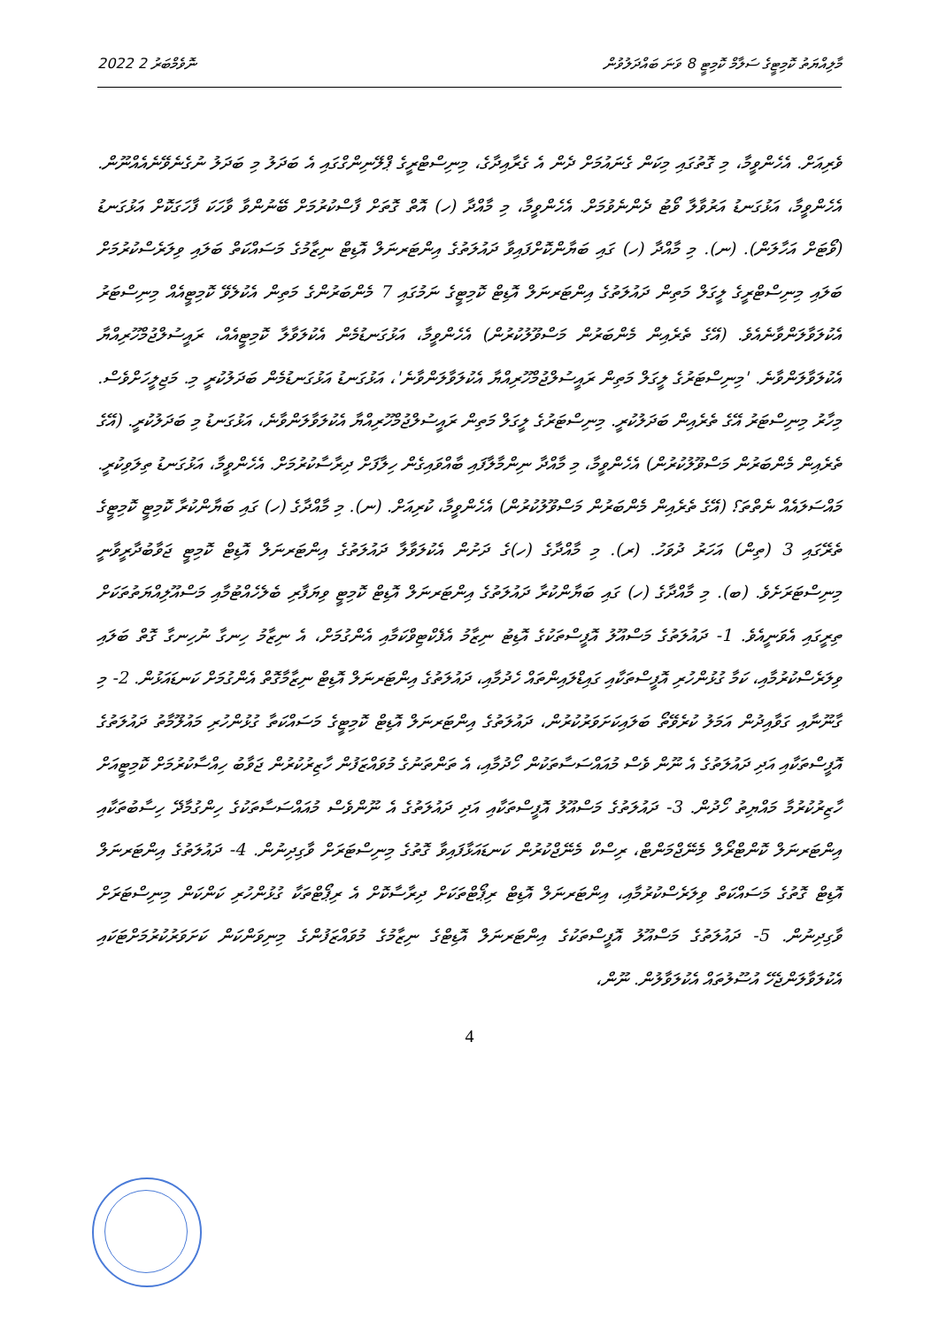2022 ނޮވެމްބަރު 2 މާލިއްޔަތު ކޮމިޓީގެ ސަލާމް ކޮމިޓީ 8 ވަނަ ބައްދަލުވުން
ވެރިއަށް. އެހެންވީމާ، މި ގޮތުގައި މިކަން ގެނައުމަށް ދެން އެ ގެރާއިދާގެ، މިނިސްޓްރީގެ ޕްލޭނިންގްގައި އެ ބަދަލު މި ބަދަލު ނުގެނެވޭނެއެއްނޫން. އެހެންވީމާ، އަޅުގަނޑު އަރުވާލާ ވޯޓު ދެންނެވުމަށް. އެހެންވީމާ، މި މާއްދާ (ހ) އޮތް ގޮތަށް ފާސްކުރުމަށް ބޭނުންވާ ވާހަކަ ފާހަގަކޮށް އަޅުގަނޑު (ވޯޓަށް އަހާލަން). (ނ). މި މާއްދާ (ހ) ގައި ބަޔާންކޮށްފައިވާ ދައުލަތުގެ އިންޓަރނަލް އޮޑިޓް ނިޒާމުގެ މަސައްކަތް ބަލައި ވިލަރެސްކުރުމަށް ބަލައި މިނިސްޓްރީގެ ލީގަލް މަތިން ދައުލަތުގެ އިންޓަރނަލް އޮޑިޓް ކޮމިޓީގެ ނަމުގައި 7 މެންބަރުންގެ މަތިން އެކުލެވޭ ކޮމިޓީއެއް މިނިސްޓަރު އެކުލަވާލަންވާނެއެވެ. (އޭގެ ތެރެއިން މެންބަރުން މަސްވޫލުކުރުން) އެހެންވީމާ، އަޅުގަނޑުމެން އެކުލަވާލާ ކޮމިޓީއެއް، ރައީސުލްޖުމްހޫރިއްޔާ އެކުލަވާލަންވާނެ. 'މިނިސްޓަރުގެ ލީގަލް މަތިން ރައީސުލްޖުމްހޫރިއްޔާ އެކުލަވާލަންވާނެ'، އަޅުގަނޑު އަޅުގަނޑުމެން ބަދަލުކުރީ މި. މަޖިލީހަށްވެސް. މިހާރު މިނިސްޓަރު އޭގެ ތެރެއިން ބަދަލުކުރީ. މިނިސްޓަރުގެ ލީގަލް މަތިން ރައީސުލްޖުމްހޫރިއްޔާ އެކުލަވާލަންވާނެ، އަޅުގަނޑު މި ބަދަލުކުރީ. (އޭގެ ތެރެއިން މެންބަރުން މަސްވޫލުކުރުން) އެހެންވީމާ، މި މާއްދާ ނިންމާލާފައި ބާއްވައިގެން ހިލާފަށް ދިރާސާކުރުމަށް. އެހެންވީމާ، އަޅުގަނޑު ތިލަވިކުރީ. މައްސަލައެއް ނެތްތަ؟ (އޭގެ ތެރެއިން މެންބަރުން މަސްވޫލުކުރުން) އެހެންވީމާ، ކުރިއަށް. (ނ). މި މާއްދާގެ (ހ) ގައި ބަޔާންކުރާ ކޮމިޓީ ކޮމިޓީގެ ތެރޭގައި 3 (ތިން) އަހަރު ދުވަހު. (ރ). މި މާއްދާގެ (ހ)ގެ ދަށުން އެކުލަވާލާ ދައުލަތުގެ އިންޓަރނަލް އޮޑިޓް ކޮމިޓީ ޖަވާބުދާރީވާނީ މިނިސްޓަރަށެވެ. (ބ). މި މާއްދާގެ (ހ) ގައި ބަޔާންކުރާ ދައުލަތުގެ އިންޓަރނަލް އޮޑިޓް ކޮމިޓީ ވިޔަފާރި ބެލެހެއްޓުމާއި މަސްއޫލިއްޔަތުތަކަށް ތިރީގައި އެވަނީއެވެ. 1- ދައުލަތުގެ މަސްއޫލު އޮފީސްތަކުގެ އޮޑިޓު ނިޒާމު އެފެކްޓިވްކަމާއި އެންގުމަށް، އެ ނިޒާމު ހިނގާ ނުހިނގާ ގޮތް ބަލައި ވިލަރެސްކުރުމާއި، ކަމާ ގުޅުންހުރި އޮފީސްތަކާއި ގައިޑްލައިންތައް ހެދުމާއި، ދައުލަތުގެ އިންޓަރނަލް އޮޑިޓް ނިޒާމާގޮތް އެންގުމަށް ކަނޑައަޅުން. 2- މި ގާނޫނާއި ގަވާއިދުން އަމަލު ކުރެވޭތޯ ބަލައިކަށަވަރުކުރުން، ދައުލަތުގެ އިންޓަރނަލް އޮޑިޓް ކޮމިޓީގެ މަސައްކަތާ ގުޅުންހުރި މައުލޫމާތު ދައުލަތުގެ އޮފީސްތަކާއި އަދި ދައުލަތުގެ އެ ނޫން ވެސް މުއައްސަސާތަކުން ހޯދުމާއި، އެ ތަންތަނުގެ މުވައްޒަފުން ހާޒިރުކުރުން ޖަވާބު ހިއްސާކުރުމަށް ކޮމިޓީއަށް ހާޒިރުކުރުމާ މައްޔިތު ހޯދުން. 3- ދައުލަތުގެ މަސްއޫލު އޮފީސްތަކާއި އަދި ދައުލަތުގެ އެ ނޫންވެސް މުއައްސަސާތަކުގެ ހިންގުމާދޭ ހިސާބުތަކާއި އިންޓަރނަލް ކޮންޓްރޯލް މެނޭޖްމަންޓް، ރިސްކް މެނޭޖްކުރުން ކަނޑައަޅާފައިވާ ގޮތުގެ މިނިސްޓަރަށް ވާގިދިނުން. 4- ދައުލަތުގެ އިންޓަރނަލް އޮޑިޓް ގޮތުގެ މަސައްކަތް ވިލަރެސްކުރުމާއި، އިންޓަރނަލް އޮޑިޓް ރިޕޯޓްތަކަށް ދިރާސާކޮށް އެ ރިޕޯޓްތަކާ ގުޅުންހުރި ކަންކަން މިނިސްޓަރަށް ވާގިދިނުން. 5- ދައުލަތުގެ މަސްއޫލު އޮފީސްތަކުގެ އިންޓަރނަލް އޮޑިޓްގެ ނިޒާމުގެ މުވައްޒަފުންގެ މިނިވަންކަން ކަށަވަރުކުރުމަށްޓަކައި އެކުލަވާލަންޖެހޭ އުސޫލުތައް އެކުލަވާލުން. ނޫން،
4